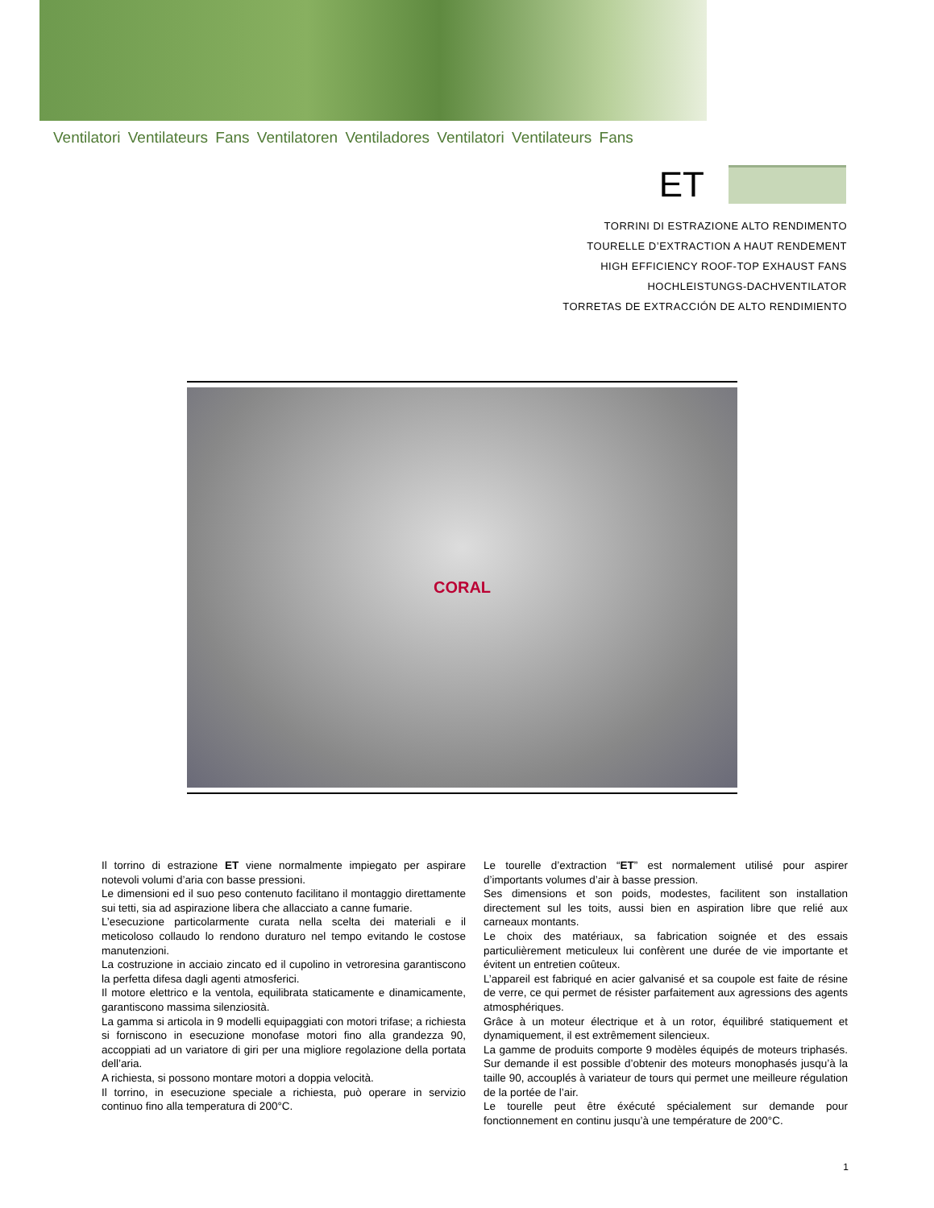Ventilatori Ventilateurs Fans Ventilatoren Ventiladores Ventilatori Ventilateurs Fans
ET
TORRINI DI ESTRAZIONE ALTO RENDIMENTO
TOURELLE D’EXTRACTION A HAUT RENDEMENT
HIGH EFFICIENCY ROOF-TOP EXHAUST FANS
HOCHLEISTUNGS-DACHVENTILATOR
TORRETAS DE EXTRACCIÓN DE ALTO RENDIMIENTO
CORAL
Il torrino di estrazione ET viene normalmente impiegato per aspirare notevoli volumi d’aria con basse pressioni.
Le dimensioni ed il suo peso contenuto facilitano il montaggio direttamente sui tetti, sia ad aspirazione libera che allacciato a canne fumarie.
L’esecuzione particolarmente curata nella scelta dei materiali e il meticoloso collaudo lo rendono duraturo nel tempo evitando le costose manutenzioni.
La costruzione in acciaio zincato ed il cupolino in vetroresina garantiscono la perfetta difesa dagli agenti atmosferici.
Il motore elettrico e la ventola, equilibrata staticamente e dinamicamente, garantiscono massima silenziosità.
La gamma si articola in 9 modelli equipaggiati con motori trifase; a richiesta si forniscono in esecuzione monofase motori fino alla grandezza 90, accoppiati ad un variatore di giri per una migliore regolazione della portata dell’aria.
A richiesta, si possono montare motori a doppia velocità.
Il torrino, in esecuzione speciale a richiesta, può operare in servizio continuo fino alla temperatura di 200°C.
Le tourelle d’extraction “ET” est normalement utilisé pour aspirer d’importants volumes d’air à basse pression.
Ses dimensions et son poids, modestes, facilitent son installation directement sul les toits, aussi bien en aspiration libre que relié aux carneaux montants.
Le choix des matériaux, sa fabrication soignée et des essais particulièrement meticuleux lui confèrent une durée de vie importante et évitent un entretien coûteux.
L’appareil est fabriqué en acier galvanisé et sa coupole est faite de résine de verre, ce qui permet de résister parfaitement aux agressions des agents atmosphériques.
Grâce à un moteur électrique et à un rotor, équilibré statiquement et dynamiquement, il est extrêmement silencieux.
La gamme de produits comporte 9 modèles équipés de moteurs triphasés. Sur demande il est possible d’obtenir des moteurs monophasés jusqu’à la taille 90, accouplés à variateur de tours qui permet une meilleure régulation de la portée de l’air.
Le tourelle peut être éxécuté spécialement sur demande pour fonctionnement en continu jusqu’à une température de 200°C.
1